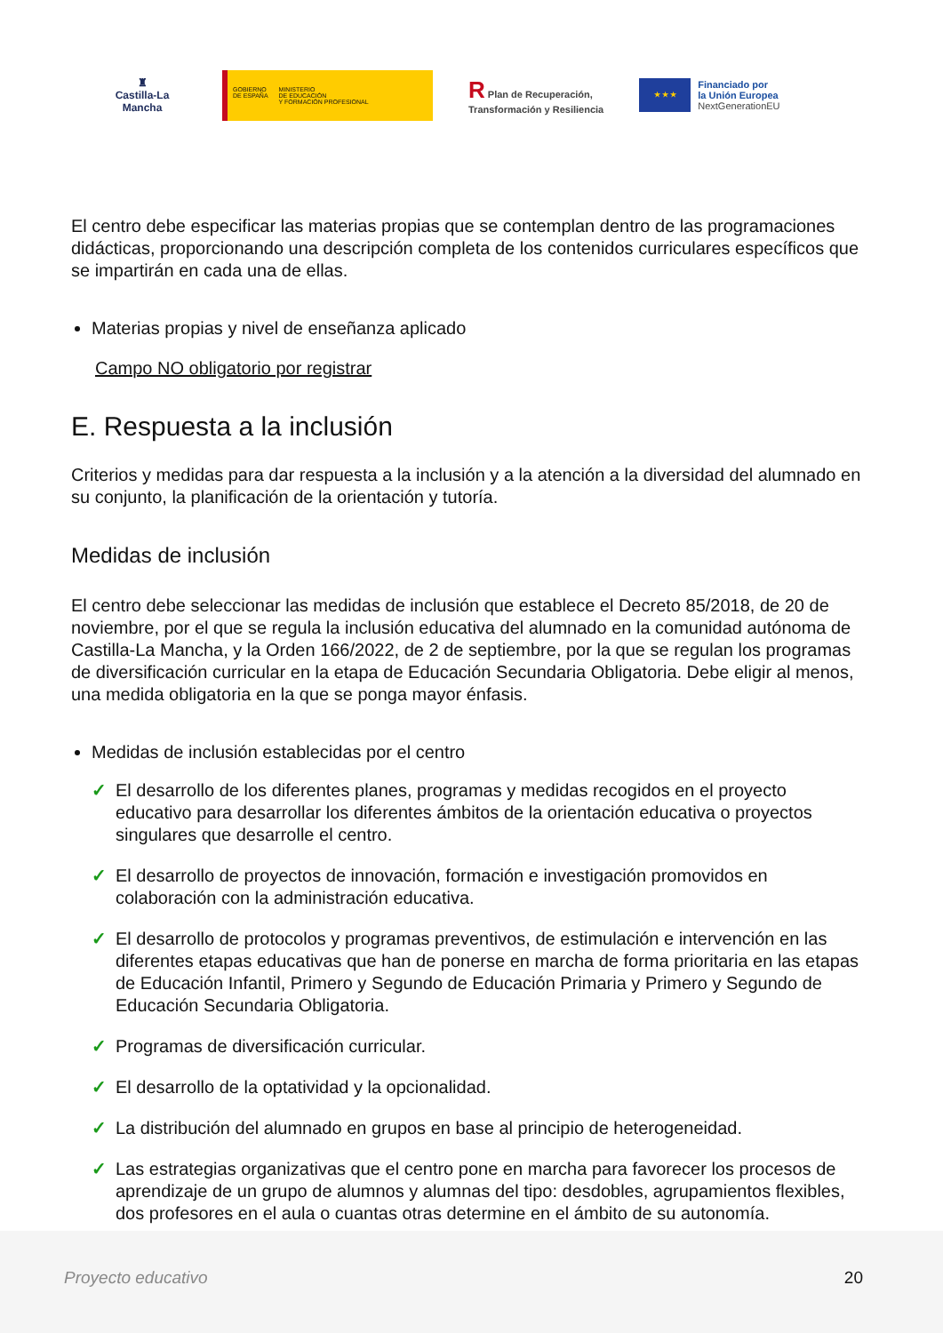♜
Castilla-La Mancha
GOBIERNO
DE ESPAÑA
MINISTERIO
DE EDUCACIÓN
Y FORMACIÓN PROFESIONAL
R Plan de Recuperación,
Transformación y Resiliencia
★ ★ ★
Financiado por
la Unión Europea
NextGenerationEU
El centro debe especificar las materias propias que se contemplan dentro de las programaciones didácticas, proporcionando una descripción completa de los contenidos curriculares específicos que se impartirán en cada una de ellas.
Materias propias y nivel de enseñanza aplicado
Campo NO obligatorio por registrar
E. Respuesta a la inclusión
Criterios y medidas para dar respuesta a la inclusión y a la atención a la diversidad del alumnado en su conjunto, la planificación de la orientación y tutoría.
Medidas de inclusión
El centro debe seleccionar las medidas de inclusión que establece el Decreto 85/2018, de 20 de noviembre, por el que se regula la inclusión educativa del alumnado en la comunidad autónoma de Castilla-La Mancha, y la Orden 166/2022, de 2 de septiembre, por la que se regulan los programas de diversificación curricular en la etapa de Educación Secundaria Obligatoria. Debe eligir al menos, una medida obligatoria en la que se ponga mayor énfasis.
Medidas de inclusión establecidas por el centro
✓ El desarrollo de los diferentes planes, programas y medidas recogidos en el proyecto educativo para desarrollar los diferentes ámbitos de la orientación educativa o proyectos singulares que desarrolle el centro.
✓ El desarrollo de proyectos de innovación, formación e investigación promovidos en colaboración con la administración educativa.
✓ El desarrollo de protocolos y programas preventivos, de estimulación e intervención en las diferentes etapas educativas que han de ponerse en marcha de forma prioritaria en las etapas de Educación Infantil, Primero y Segundo de Educación Primaria y Primero y Segundo de Educación Secundaria Obligatoria.
✓ Programas de diversificación curricular.
✓ El desarrollo de la optatividad y la opcionalidad.
✓ La distribución del alumnado en grupos en base al principio de heterogeneidad.
✓ Las estrategias organizativas que el centro pone en marcha para favorecer los procesos de aprendizaje de un grupo de alumnos y alumnas del tipo: desdobles, agrupamientos flexibles, dos profesores en el aula o cuantas otras determine en el ámbito de su autonomía.
Proyecto educativo 20